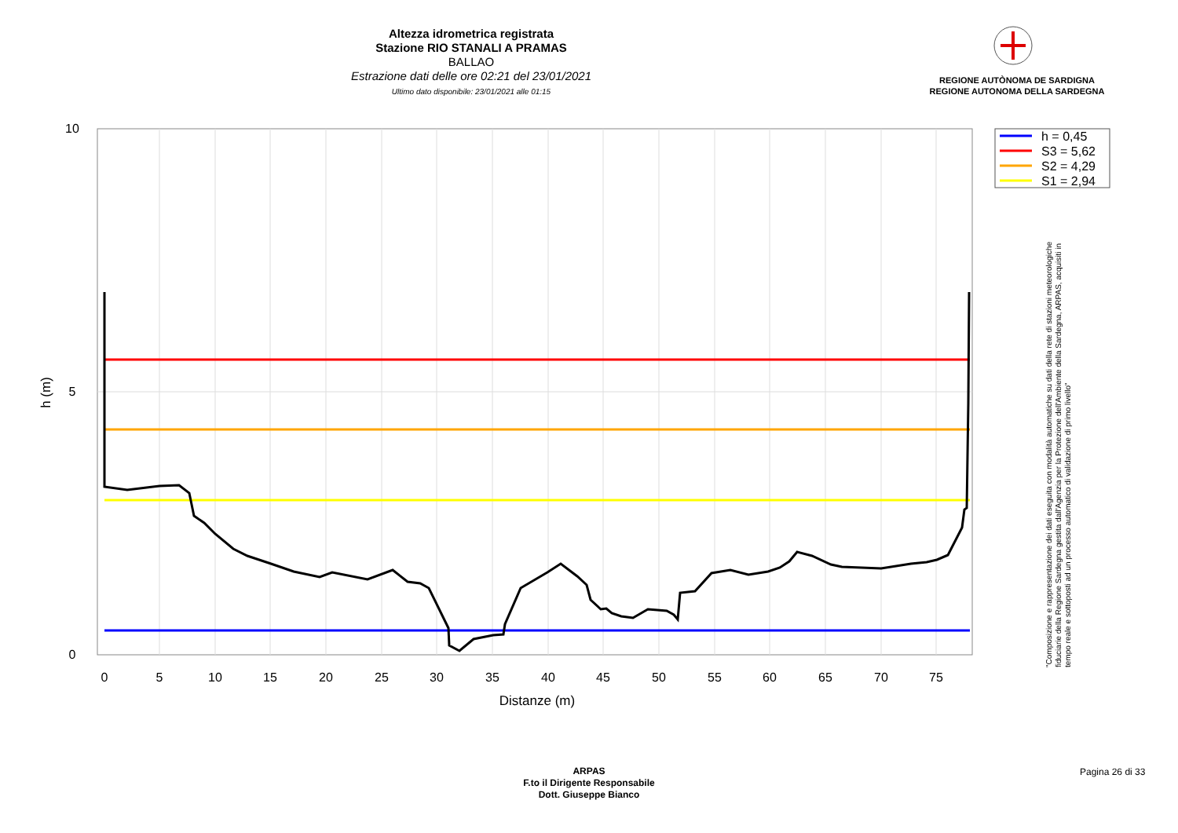Altezza idrometrica registrata
Stazione RIO STANALI A PRAMAS
BALLAO
Estrazione dati delle ore 02:21 del 23/01/2021
Ultimo dato disponibile: 23/01/2021 alle 01:15
REGIONE AUTÒNOMA DE SARDIGNA
REGIONE AUTONOMA DELLA SARDEGNA
10
5
0
0
5
10
15
20
25
30
35
40
45
50
55
60
65
70
75
Distanze (m)
h (m)
h = 0,45
S3 = 5,62
S2 = 4,29
S1 = 2,94
"Composizione e rappresentazione dei dati eseguita con modalità automatiche su dati della rete di stazioni meteorologiche fiduciarie della Regione Sardegna gestita dall'Agenzia per la Protezione dell'Ambiente della Sardegna, ARPAS, acquisiti in tempo reale e sottoposti ad un processo automatico di validazione di primo livello"
ARPAS
F.to il Dirigente Responsabile
Dott. Giuseppe Bianco
Pagina 26 di 33